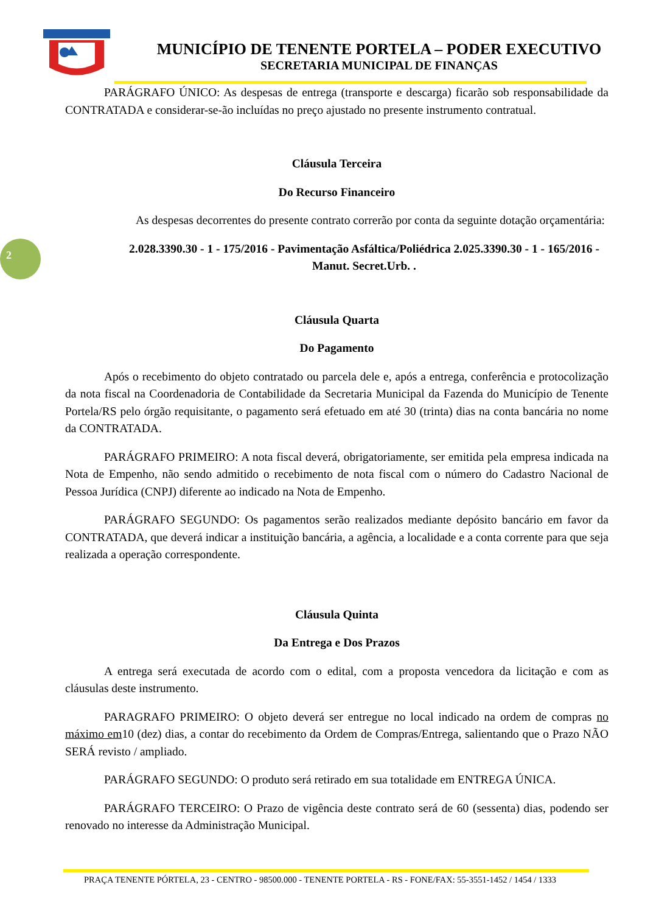MUNICÍPIO DE TENENTE PORTELA – PODER EXECUTIVO
SECRETARIA MUNICIPAL DE FINANÇAS
2
PARÁGRAFO ÚNICO: As despesas de entrega (transporte e descarga) ficarão sob responsabilidade da CONTRATADA e considerar-se-ão incluídas no preço ajustado no presente instrumento contratual.
Cláusula Terceira
Do Recurso Financeiro
As despesas decorrentes do presente contrato correrão por conta da seguinte dotação orçamentária:
2.028.3390.30 - 1 - 175/2016 - Pavimentação Asfáltica/Poliédrica 2.025.3390.30 - 1 - 165/2016 - Manut. Secret.Urb. .
Cláusula Quarta
Do Pagamento
Após o recebimento do objeto contratado ou parcela dele e, após a entrega, conferência e protocolização da nota fiscal na Coordenadoria de Contabilidade da Secretaria Municipal da Fazenda do Município de Tenente Portela/RS pelo órgão requisitante, o pagamento será efetuado em até 30 (trinta) dias na conta bancária no nome da CONTRATADA.
PARÁGRAFO PRIMEIRO: A nota fiscal deverá, obrigatoriamente, ser emitida pela empresa indicada na Nota de Empenho, não sendo admitido o recebimento de nota fiscal com o número do Cadastro Nacional de Pessoa Jurídica (CNPJ) diferente ao indicado na Nota de Empenho.
PARÁGRAFO SEGUNDO: Os pagamentos serão realizados mediante depósito bancário em favor da CONTRATADA, que deverá indicar a instituição bancária, a agência, a localidade e a conta corrente para que seja realizada a operação correspondente.
Cláusula Quinta
Da Entrega e Dos Prazos
A entrega será executada de acordo com o edital, com a proposta vencedora da licitação e com as cláusulas deste instrumento.
PARAGRAFO PRIMEIRO: O objeto deverá ser entregue no local indicado na ordem de compras no máximo em10 (dez) dias, a contar do recebimento da Ordem de Compras/Entrega, salientando que o Prazo NÃO SERÁ revisto / ampliado.
PARÁGRAFO SEGUNDO: O produto será retirado em sua totalidade em ENTREGA ÚNICA.
PARÁGRAFO TERCEIRO: O Prazo de vigência deste contrato será de 60 (sessenta) dias, podendo ser renovado no interesse da Administração Municipal.
PRAÇA TENENTE PÓRTELA, 23 - CENTRO - 98500.000 - TENENTE PORTELA - RS - FONE/FAX: 55-3551-1452 / 1454 / 1333